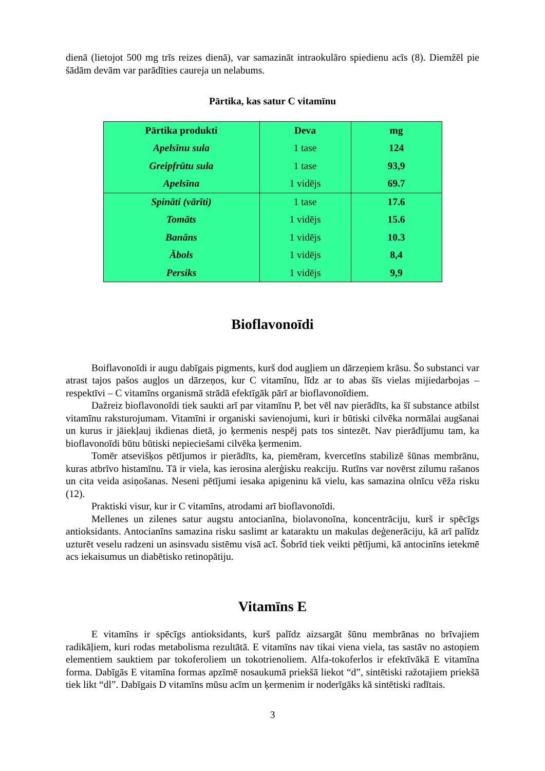dienā (lietojot 500 mg trīs reizes dienā), var samazināt intraokulāro spiedienu acīs (8). Diemžēl pie šādām devām var parādīties caureja un nelabums.
Pārtika, kas satur C vitamīnu
| Pārtika produkti | Deva | mg |
| --- | --- | --- |
| Apelsīnu sula | 1 tase | 124 |
| Greipfrūtu sula | 1 tase | 93,9 |
| Apelsīna | 1 vidējs | 69.7 |
| Spināti (vārīti) | 1 tase | 17.6 |
| Tomāts | 1 vidējs | 15.6 |
| Banāns | 1 vidējs | 10.3 |
| Ābols | 1 vidējs | 8,4 |
| Persiks | 1 vidējs | 9,9 |
Bioflavonoīdi
Boiflavonoīdi ir augu dabīgais pigments, kurš dod augļiem un dārzeņiem krāsu. Šo substanci var atrast tajos pašos augļos un dārzeņos, kur C vitamīnu, līdz ar to abas šīs vielas mijiedarbojas – respektīvi – C vitamīns organismā strādā efektīgāk pārī ar bioflavonoīdiem.
Dažreiz bioflavonoīdi tiek saukti arī par vitamīnu P, bet vēl nav pierādīts, ka šī substance atbilst vitamīnu raksturojumam. Vitamīni ir organiski savienojumi, kuri ir būtiski cilvēka normālai augšanai un kurus ir jāiekļauj ikdienas dietā, jo ķermenis nespēj pats tos sintezēt. Nav pierādījumu tam, ka bioflavonoīdi būtu būtiski nepieciešami cilvēka ķermenim.
Tomēr atsevišķos pētījumos ir pierādīts, ka, piemēram, kvercetīns stabilizē šūnas membrānu, kuras atbrīvo histamīnu. Tā ir viela, kas ierosina alerģisku reakciju. Rutīns var novērst zilumu rašanos un cita veida asiņošanas. Neseni pētījumi iesaka apigeninu kā vielu, kas samazina olnīcu vēža risku (12).
Praktiski visur, kur ir C vitamīns, atrodami arī bioflavonoīdi.
Mellenes un zilenes satur augstu antocianīna, biolavonoīna, koncentrāciju, kurš ir spēcīgs antioksidants. Antocianīns samazina risku saslimt ar kataraktu un makulas deģenerāciju, kā arī palīdz uzturēt veselu radzeni un asinsvadu sistēmu visā acī. Šobrīd tiek veikti pētījumi, kā antocinīns ietekmē acs iekaisumus un diabētisko retinopātiju.
Vitamīns E
E vitamīns ir spēcīgs antioksidants, kurš palīdz aizsargāt šūnu membrānas no brīvajiem radikāļiem, kuri rodas metabolisma rezultātā. E vitamīns nav tikai viena viela, tas sastāv no astoņiem elementiem sauktiem par tokoferoliem un tokotrienoliem. Alfa-tokoferlos ir efektīvākā E vitamīna forma. Dabīgās E vitamīna formas apzīmē nosaukumā priekšā liekot “d”, sintētiski ražotajiem priekšā tiek likt “dl”. Dabīgais D vitamīns mūsu acīm un ķermenim ir noderīgāks kā sintētiski radītais.
3